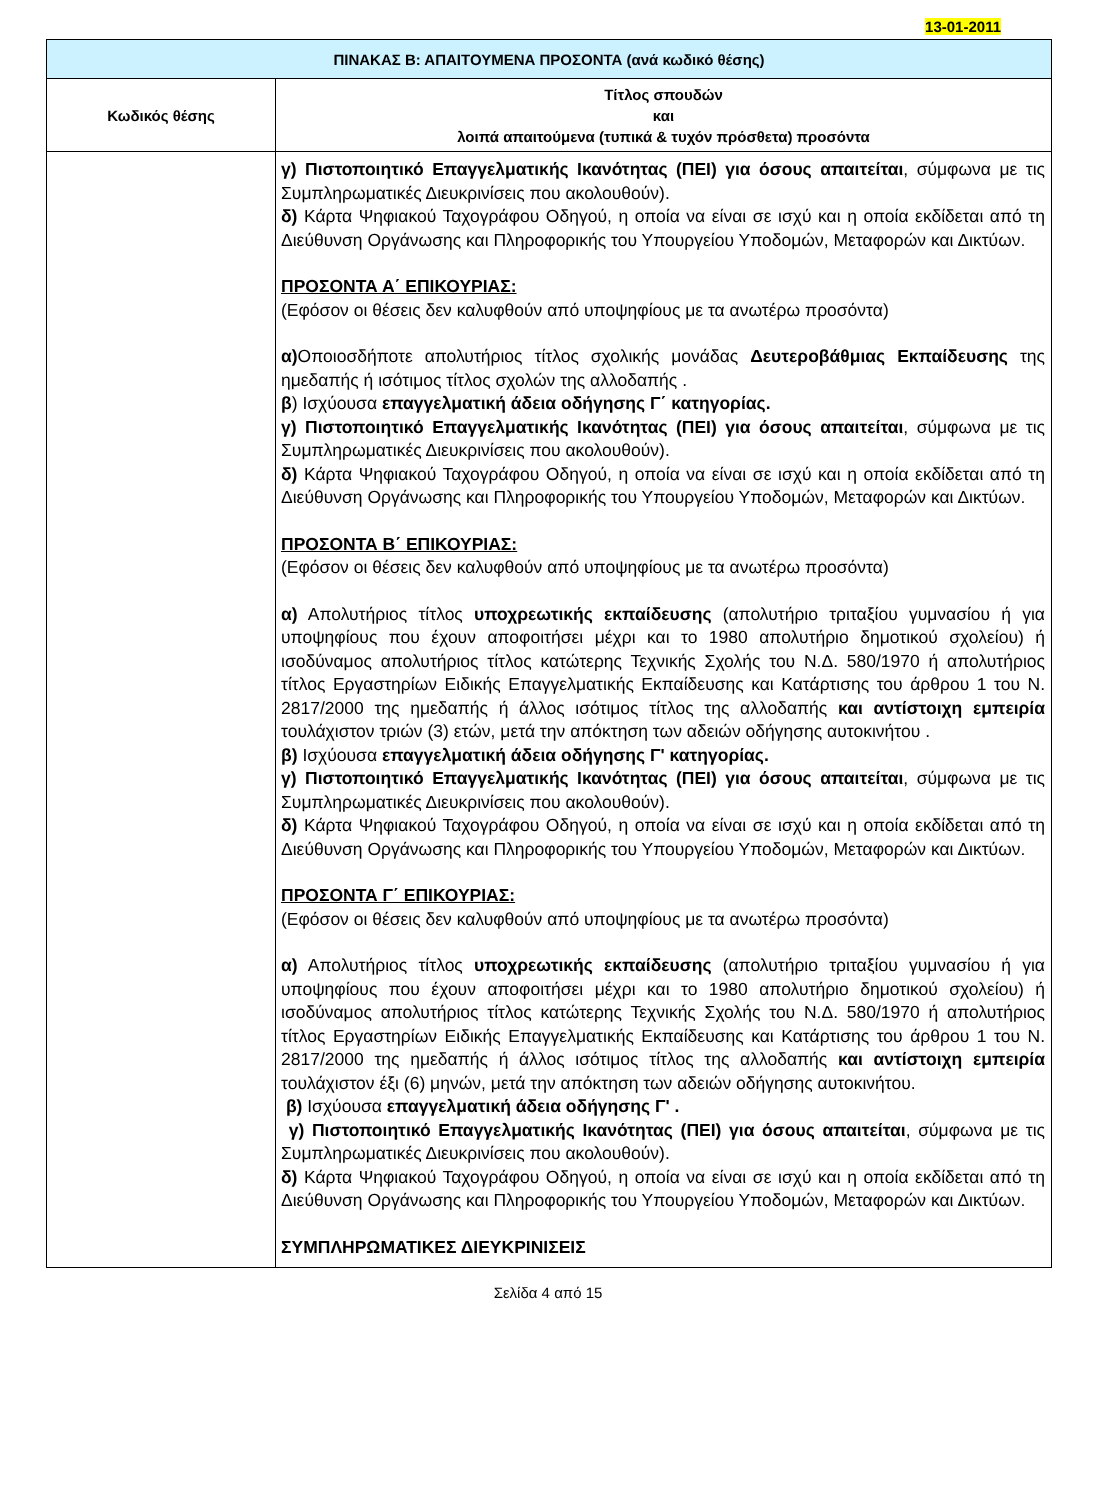13-01-2011
| ΠΙΝΑΚΑΣ Β: ΑΠΑΙΤΟΥΜΕΝΑ ΠΡΟΣΟΝΤΑ (ανά κωδικό θέσης) | |
| --- | --- |
| Κωδικός θέσης | Τίτλος σπουδών και λοιπά απαιτούμενα (τυπικά & τυχόν πρόσθετα) προσόντα |
| | γ) Πιστοποιητικό Επαγγελματικής Ικανότητας (ΠΕΙ) για όσους απαιτείται , σύμφωνα με τις Συμπληρωματικές Διευκρινίσεις που ακολουθούν). δ) Κάρτα Ψηφιακού Ταχογράφου Οδηγού, η οποία να είναι σε ισχύ και η οποία εκδίδεται από τη Διεύθυνση Οργάνωσης και Πληροφορικής του Υπουργείου Υποδομών, Μεταφορών και Δικτύων. ΠΡΟΣΟΝΤΑ Α΄ ΕΠΙΚΟΥΡΙΑΣ: (Εφόσον οι θέσεις δεν καλυφθούν από υποψηφίους με τα ανωτέρω προσόντα) α) Οποιοσδήποτε απολυτήριος τίτλος σχολικής μονάδας Δευτεροβάθμιας Εκπαίδευσης της ημεδαπής ή ισότιμος τίτλος σχολών της αλλοδαπής . β ) Ισχύουσα επαγγελματική άδεια οδήγησης Γ΄ κατηγορίας. γ) Πιστοποιητικό Επαγγελματικής Ικανότητας (ΠΕΙ) για όσους απαιτείται , σύμφωνα με τις Συμπληρωματικές Διευκρινίσεις που ακολουθούν). δ) Κάρτα Ψηφιακού Ταχογράφου Οδηγού, η οποία να είναι σε ισχύ και η οποία εκδίδεται από τη Διεύθυνση Οργάνωσης και Πληροφορικής του Υπουργείου Υποδομών, Μεταφορών και Δικτύων. ΠΡΟΣΟΝΤΑ Β΄ ΕΠΙΚΟΥΡΙΑΣ: (Εφόσον οι θέσεις δεν καλυφθούν από υποψηφίους με τα ανωτέρω προσόντα) α) Απολυτήριος τίτλος υποχρεωτικής εκπαίδευσης (απολυτήριο τριταξίου γυμνασίου ή για υποψηφίους που έχουν αποφοιτήσει μέχρι και το 1980 απολυτήριο δημοτικού σχολείου) ή ισοδύναμος απολυτήριος τίτλος κατώτερης Τεχνικής Σχολής του Ν.Δ. 580/1970 ή απολυτήριος τίτλος Εργαστηρίων Ειδικής Επαγγελματικής Εκπαίδευσης και Κατάρτισης του άρθρου 1 του Ν. 2817/2000 της ημεδαπής ή άλλος ισότιμος τίτλος της αλλοδαπής και αντίστοιχη εμπειρία τουλάχιστον τριών (3) ετών, μετά την απόκτηση των αδειών οδήγησης αυτοκινήτου . β) Ισχύουσα επαγγελματική άδεια οδήγησης Γ' κατηγορίας. γ) Πιστοποιητικό Επαγγελματικής Ικανότητας (ΠΕΙ) για όσους απαιτείται , σύμφωνα με τις Συμπληρωματικές Διευκρινίσεις που ακολουθούν). δ) Κάρτα Ψηφιακού Ταχογράφου Οδηγού, η οποία να είναι σε ισχύ και η οποία εκδίδεται από τη Διεύθυνση Οργάνωσης και Πληροφορικής του Υπουργείου Υποδομών, Μεταφορών και Δικτύων. ΠΡΟΣΟΝΤΑ Γ΄ ΕΠΙΚΟΥΡΙΑΣ: (Εφόσον οι θέσεις δεν καλυφθούν από υποψηφίους με τα ανωτέρω προσόντα) α) Απολυτήριος τίτλος υποχρεωτικής εκπαίδευσης (απολυτήριο τριταξίου γυμνασίου ή για υποψηφίους που έχουν αποφοιτήσει μέχρι και το 1980 απολυτήριο δημοτικού σχολείου) ή ισοδύναμος απολυτήριος τίτλος κατώτερης Τεχνικής Σχολής του Ν.Δ. 580/1970 ή απολυτήριος τίτλος Εργαστηρίων Ειδικής Επαγγελματικής Εκπαίδευσης και Κατάρτισης του άρθρου 1 του Ν. 2817/2000 της ημεδαπής ή άλλος ισότιμος τίτλος της αλλοδαπής και αντίστοιχη εμπειρία τουλάχιστον έξι (6) μηνών, μετά την απόκτηση των αδειών οδήγησης αυτοκινήτου. β) Ισχύουσα επαγγελματική άδεια οδήγησης Γ' . γ) Πιστοποιητικό Επαγγελματικής Ικανότητας (ΠΕΙ) για όσους απαιτείται , σύμφωνα με τις Συμπληρωματικές Διευκρινίσεις που ακολουθούν). δ) Κάρτα Ψηφιακού Ταχογράφου Οδηγού, η οποία να είναι σε ισχύ και η οποία εκδίδεται από τη Διεύθυνση Οργάνωσης και Πληροφορικής του Υπουργείου Υποδομών, Μεταφορών και Δικτύων. ΣΥΜΠΛΗΡΩΜΑΤΙΚΕΣ ΔΙΕΥΚΡΙΝΙΣΕΙΣ |
Σελίδα 4 από 15